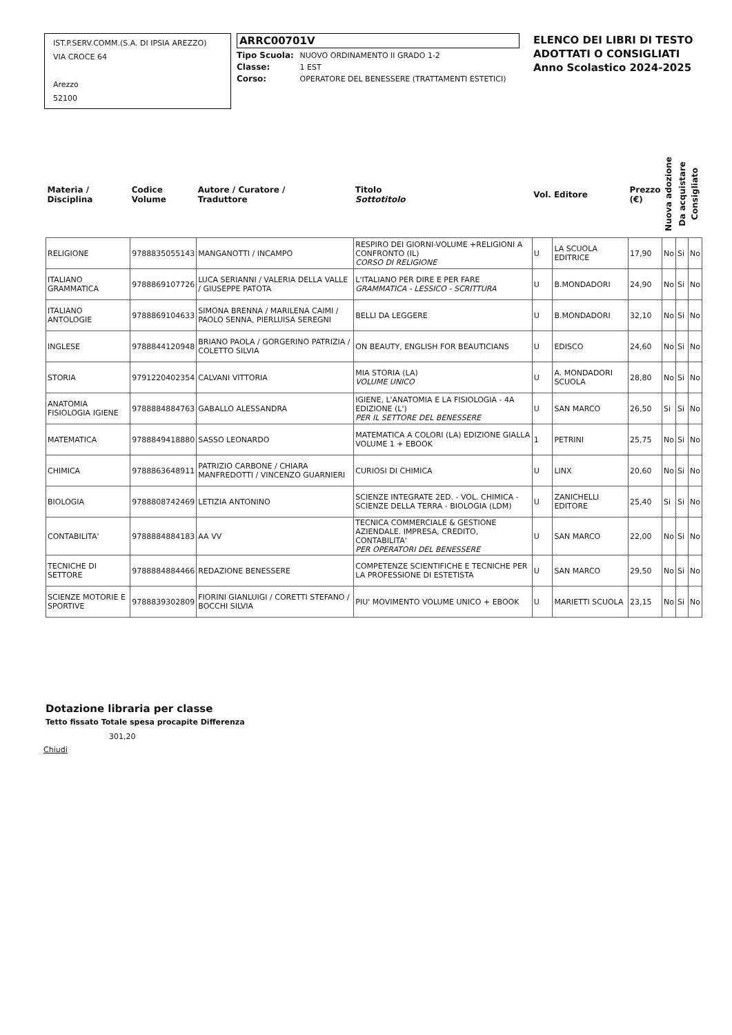IST.P.SERV.COMM.(S.A. DI IPSIA AREZZO)
VIA CROCE 64
Arezzo
52100
ARRC00701V
Tipo Scuola: NUOVO ORDINAMENTO II GRADO 1-2
Classe: 1 EST
Corso: OPERATORE DEL BENESSERE (TRATTAMENTI ESTETICI)
ELENCO DEI LIBRI DI TESTO
ADOTTATI O CONSIGLIATI
Anno Scolastico 2024-2025
| Materia / Disciplina | Codice Volume | Autore / Curatore / Traduttore | Titolo Sottotitolo | Vol. | Editore | Prezzo (€) | Nuova adozione | Da acquistare | Consigliato |
| --- | --- | --- | --- | --- | --- | --- | --- | --- | --- |
| RELIGIONE | 9788835055143 | MANGANOTTI / INCAMPO | RESPIRO DEI GIORNI-VOLUME +RELIGIONI A CONFRONTO (IL) CORSO DI RELIGIONE | U | LA SCUOLA EDITRICE | 17,90 | No | Si | No |
| ITALIANO GRAMMATICA | 9788869107726 | LUCA SERIANNI / VALERIA DELLA VALLE / GIUSEPPE PATOTA | L'ITALIANO PER DIRE E PER FARE GRAMMATICA - LESSICO - SCRITTURA | U | B.MONDADORI | 24,90 | No | Si | No |
| ITALIANO ANTOLOGIE | 9788869104633 | SIMONA BRENNA / MARILENA CAIMI / PAOLO SENNA, PIERLUISA SEREGNI | BELLI DA LEGGERE | U | B.MONDADORI | 32,10 | No | Si | No |
| INGLESE | 9788844120948 | BRIANO PAOLA / GORGERINO PATRIZIA / COLETTO SILVIA | ON BEAUTY, ENGLISH FOR BEAUTICIANS | U | EDISCO | 24,60 | No | Si | No |
| STORIA | 9791220402354 | CALVANI VITTORIA | MIA STORIA (LA) VOLUME UNICO | U | A. MONDADORI SCUOLA | 28,80 | No | Si | No |
| ANATOMIA FISIOLOGIA IGIENE | 9788884884763 | GABALLO ALESSANDRA | IGIENE, L'ANATOMIA E LA FISIOLOGIA - 4A EDIZIONE (L') PER IL SETTORE DEL BENESSERE | U | SAN MARCO | 26,50 | Si | Si | No |
| MATEMATICA | 9788849418880 | SASSO LEONARDO | MATEMATICA A COLORI (LA) EDIZIONE GIALLA VOLUME 1 + EBOOK | 1 | PETRINI | 25,75 | No | Si | No |
| CHIMICA | 9788863648911 | PATRIZIO CARBONE / CHIARA MANFREDOTTI / VINCENZO GUARNIERI | CURIOSI DI CHIMICA | U | LINX | 20,60 | No | Si | No |
| BIOLOGIA | 9788808742469 | LETIZIA ANTONINO | SCIENZE INTEGRATE 2ED. - VOL. CHIMICA - SCIENZE DELLA TERRA - BIOLOGIA (LDM) | U | ZANICHELLI EDITORE | 25,40 | Si | Si | No |
| CONTABILITA' | 9788884884183 | AA VV | TECNICA COMMERCIALE & GESTIONE AZIENDALE. IMPRESA, CREDITO, CONTABILITA' PER OPERATORI DEL BENESSERE | U | SAN MARCO | 22,00 | No | Si | No |
| TECNICHE DI SETTORE | 9788884884466 | REDAZIONE BENESSERE | COMPETENZE SCIENTIFICHE E TECNICHE PER LA PROFESSIONE DI ESTETISTA | U | SAN MARCO | 29,50 | No | Si | No |
| SCIENZE MOTORIE E SPORTIVE | 9788839302809 | FIORINI GIANLUIGI / CORETTI STEFANO / BOCCHI SILVIA | PIU' MOVIMENTO VOLUME UNICO + EBOOK | U | MARIETTI SCUOLA | 23,15 | No | Si | No |
Dotazione libraria per classe
Tetto fissato Totale spesa procapite Differenza
301,20
Chiudi